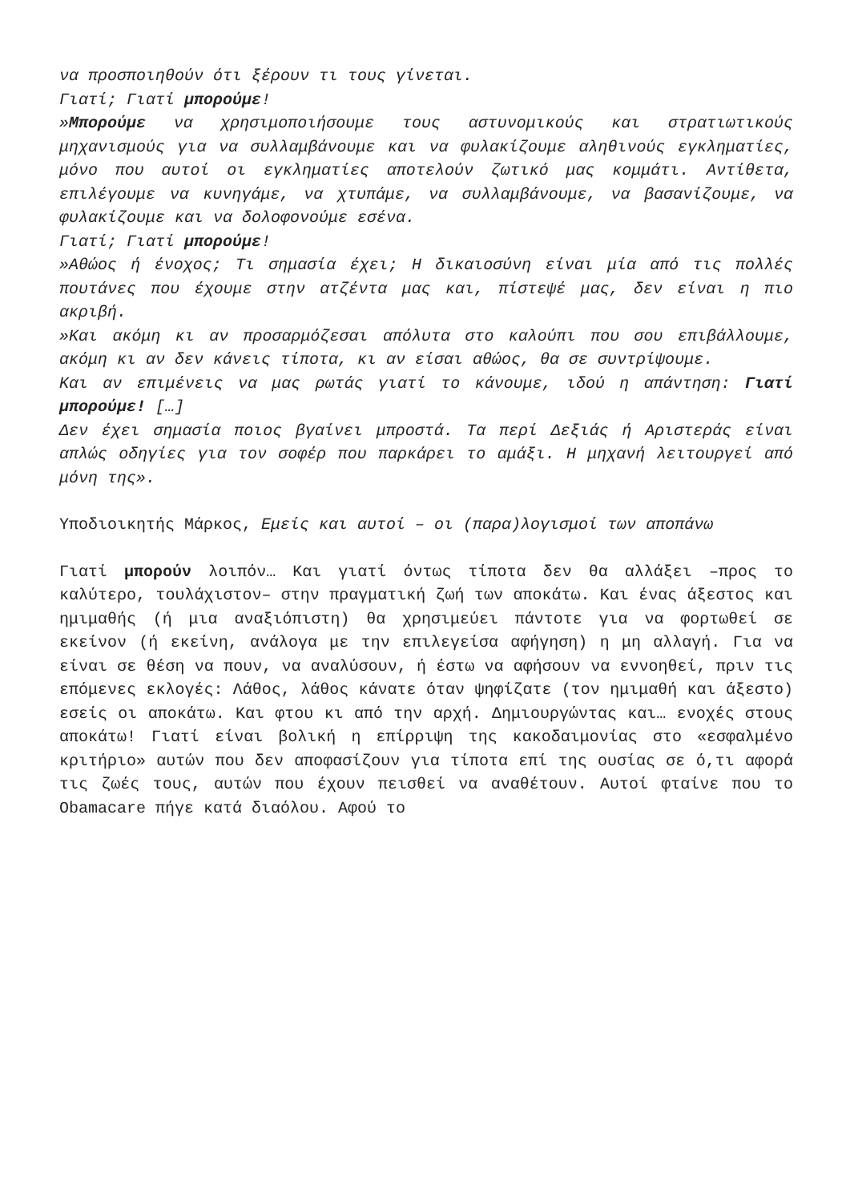να προσποιηθούν ότι ξέρουν τι τους γίνεται.
Γιατί; Γιατί μπορούμε!
»Μπορούμε να χρησιμοποιήσουμε τους αστυνομικούς και στρατιωτικούς μηχανισμούς για να συλλαμβάνουμε και να φυλακίζουμε αληθινούς εγκληματίες, μόνο που αυτοί οι εγκληματίες αποτελούν ζωτικό μας κομμάτι. Αντίθετα, επιλέγουμε να κυνηγάμε, να χτυπάμε, να συλλαμβάνουμε, να βασανίζουμε, να φυλακίζουμε και να δολοφονούμε εσένα.
Γιατί; Γιατί μπορούμε!
»Αθώος ή ένοχος; Τι σημασία έχει; Η δικαιοσύνη είναι μία από τις πολλές πουτάνες που έχουμε στην ατζέντα μας και, πίστεψέ μας, δεν είναι η πιο ακριβή.
»Και ακόμη κι αν προσαρμόζεσαι απόλυτα στο καλούπι που σου επιβάλλουμε, ακόμη κι αν δεν κάνεις τίποτα, κι αν είσαι αθώος, θα σε συντρίψουμε.
Και αν επιμένεις να μας ρωτάς γιατί το κάνουμε, ιδού η απάντηση: Γιατί μπορούμε! […]
Δεν έχει σημασία ποιος βγαίνει μπροστά. Τα περί Δεξιάς ή Αριστεράς είναι απλώς οδηγίες για τον σοφέρ που παρκάρει το αμάξι. Η μηχανή λειτουργεί από μόνη της».
Υποδιοικητής Μάρκος, Εμείς και αυτοί – οι (παρα)λογισμοί των αποπάνω
Γιατί μπορούν λοιπόν… Και γιατί όντως τίποτα δεν θα αλλάξει –προς το καλύτερο, τουλάχιστον– στην πραγματική ζωή των αποκάτω. Και ένας άξεστος και ημιμαθής (ή μια αναξιόπιστη) θα χρησιμεύει πάντοτε για να φορτωθεί σε εκείνον (ή εκείνη, ανάλογα με την επιλεγείσα αφήγηση) η μη αλλαγή. Για να είναι σε θέση να πουν, να αναλύσουν, ή έστω να αφήσουν να εννοηθεί, πριν τις επόμενες εκλογές: Λάθος, λάθος κάνατε όταν ψηφίζατε (τον ημιμαθή και άξεστο) εσείς οι αποκάτω. Και φτου κι από την αρχή. Δημιουργώντας και… ενοχές στους αποκάτω! Γιατί είναι βολική η επίρριψη της κακοδαιμονίας στο «εσφαλμένο κριτήριο» αυτών που δεν αποφασίζουν για τίποτα επί της ουσίας σε ό,τι αφορά τις ζωές τους, αυτών που έχουν πεισθεί να αναθέτουν. Αυτοί φταίνε που το Obamacare πήγε κατά διαόλου. Αφού το